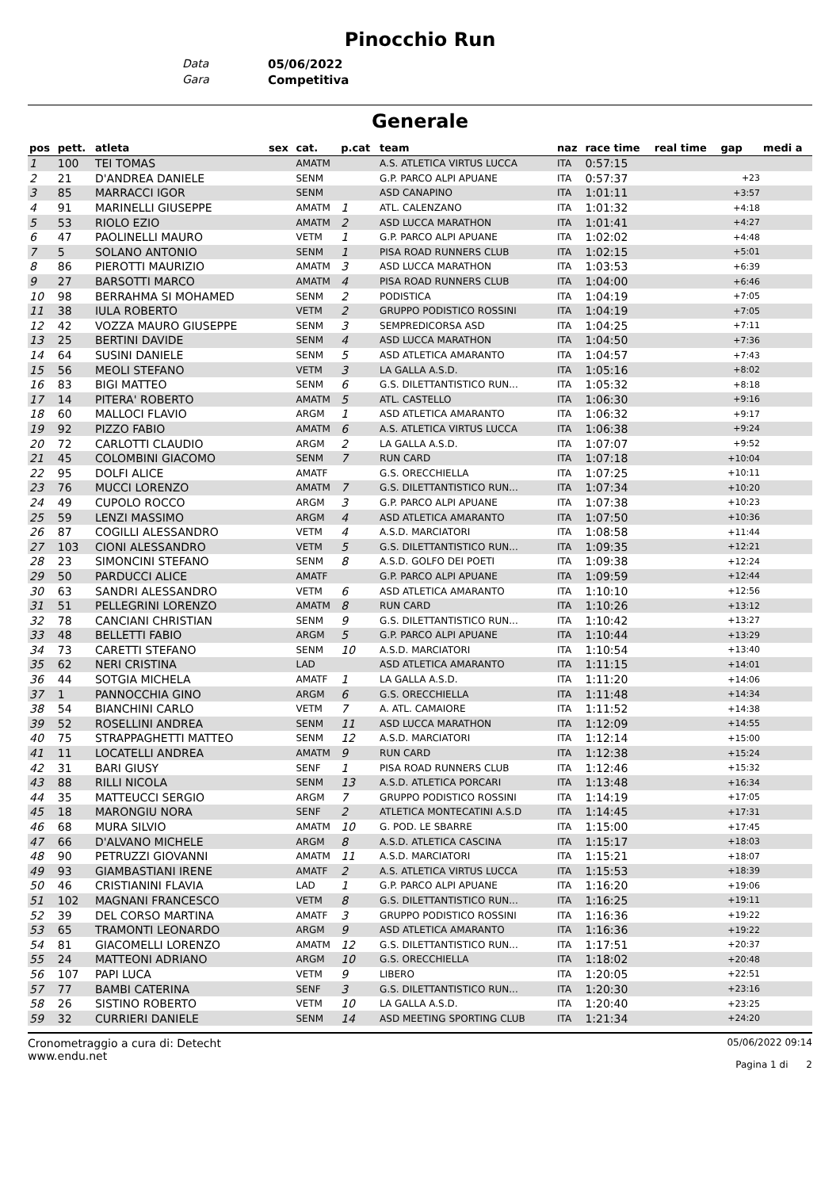Pinocchio Run
Data 05/06/2022
Gara Competitiva
Generale
| pos | pett. | atleta | sex | cat. | p.cat | team | naz | race time | real time | gap | medi a |
| --- | --- | --- | --- | --- | --- | --- | --- | --- | --- | --- | --- |
| 1 | 100 | TEI TOMAS | | AMATM | | A.S. ATLETICA VIRTUS LUCCA | ITA | 0:57:15 | | | |
| 2 | 21 | D'ANDREA DANIELE | | SENM | | G.P. PARCO ALPI APUANE | ITA | 0:57:37 | | +23 | |
| 3 | 85 | MARRACCI IGOR | | SENM | | ASD CANAPINO | ITA | 1:01:11 | | +3:57 | |
| 4 | 91 | MARINELLI GIUSEPPE | | AMATM | 1 | ATL. CALENZANO | ITA | 1:01:32 | | +4:18 | |
| 5 | 53 | RIOLO EZIO | | AMATM | 2 | ASD LUCCA MARATHON | ITA | 1:01:41 | | +4:27 | |
| 6 | 47 | PAOLINELLI MAURO | | VETM | 1 | G.P. PARCO ALPI APUANE | ITA | 1:02:02 | | +4:48 | |
| 7 | 5 | SOLANO ANTONIO | | SENM | 1 | PISA ROAD RUNNERS CLUB | ITA | 1:02:15 | | +5:01 | |
| 8 | 86 | PIEROTTI MAURIZIO | | AMATM | 3 | ASD LUCCA MARATHON | ITA | 1:03:53 | | +6:39 | |
| 9 | 27 | BARSOTTI MARCO | | AMATM | 4 | PISA ROAD RUNNERS CLUB | ITA | 1:04:00 | | +6:46 | |
| 10 | 98 | BERRAHMA SI MOHAMED | | SENM | 2 | PODISTICA | ITA | 1:04:19 | | +7:05 | |
| 11 | 38 | IULA ROBERTO | | VETM | 2 | GRUPPO PODISTICO ROSSINI | ITA | 1:04:19 | | +7:05 | |
| 12 | 42 | VOZZA MAURO GIUSEPPE | | SENM | 3 | SEMPREDICORSA ASD | ITA | 1:04:25 | | +7:11 | |
| 13 | 25 | BERTINI DAVIDE | | SENM | 4 | ASD LUCCA MARATHON | ITA | 1:04:50 | | +7:36 | |
| 14 | 64 | SUSINI DANIELE | | SENM | 5 | ASD ATLETICA AMARANTO | ITA | 1:04:57 | | +7:43 | |
| 15 | 56 | MEOLI STEFANO | | VETM | 3 | LA GALLA A.S.D. | ITA | 1:05:16 | | +8:02 | |
| 16 | 83 | BIGI MATTEO | | SENM | 6 | G.S. DILETTANTISTICO RUN... | ITA | 1:05:32 | | +8:18 | |
| 17 | 14 | PITERA' ROBERTO | | AMATM | 5 | ATL. CASTELLO | ITA | 1:06:30 | | +9:16 | |
| 18 | 60 | MALLOCI FLAVIO | | ARGM | 1 | ASD ATLETICA AMARANTO | ITA | 1:06:32 | | +9:17 | |
| 19 | 92 | PIZZO FABIO | | AMATM | 6 | A.S. ATLETICA VIRTUS LUCCA | ITA | 1:06:38 | | +9:24 | |
| 20 | 72 | CARLOTTI CLAUDIO | | ARGM | 2 | LA GALLA A.S.D. | ITA | 1:07:07 | | +9:52 | |
| 21 | 45 | COLOMBINI GIACOMO | | SENM | 7 | RUN CARD | ITA | 1:07:18 | | +10:04 | |
| 22 | 95 | DOLFI ALICE | | AMATF | | G.S. ORECCHIELLA | ITA | 1:07:25 | | +10:11 | |
| 23 | 76 | MUCCI LORENZO | | AMATM | 7 | G.S. DILETTANTISTICO RUN... | ITA | 1:07:34 | | +10:20 | |
| 24 | 49 | CUPOLO ROCCO | | ARGM | 3 | G.P. PARCO ALPI APUANE | ITA | 1:07:38 | | +10:23 | |
| 25 | 59 | LENZI MASSIMO | | ARGM | 4 | ASD ATLETICA AMARANTO | ITA | 1:07:50 | | +10:36 | |
| 26 | 87 | COGILLI ALESSANDRO | | VETM | 4 | A.S.D. MARCIATORI | ITA | 1:08:58 | | +11:44 | |
| 27 | 103 | CIONI ALESSANDRO | | VETM | 5 | G.S. DILETTANTISTICO RUN... | ITA | 1:09:35 | | +12:21 | |
| 28 | 23 | SIMONCINI STEFANO | | SENM | 8 | A.S.D. GOLFO DEI POETI | ITA | 1:09:38 | | +12:24 | |
| 29 | 50 | PARDUCCI ALICE | | AMATF | | G.P. PARCO ALPI APUANE | ITA | 1:09:59 | | +12:44 | |
| 30 | 63 | SANDRI ALESSANDRO | | VETM | 6 | ASD ATLETICA AMARANTO | ITA | 1:10:10 | | +12:56 | |
| 31 | 51 | PELLEGRINI LORENZO | | AMATM | 8 | RUN CARD | ITA | 1:10:26 | | +13:12 | |
| 32 | 78 | CANCIANI CHRISTIAN | | SENM | 9 | G.S. DILETTANTISTICO RUN... | ITA | 1:10:42 | | +13:27 | |
| 33 | 48 | BELLETTI FABIO | | ARGM | 5 | G.P. PARCO ALPI APUANE | ITA | 1:10:44 | | +13:29 | |
| 34 | 73 | CARETTI STEFANO | | SENM | 10 | A.S.D. MARCIATORI | ITA | 1:10:54 | | +13:40 | |
| 35 | 62 | NERI CRISTINA | | LAD | | ASD ATLETICA AMARANTO | ITA | 1:11:15 | | +14:01 | |
| 36 | 44 | SOTGIA MICHELA | | AMATF | 1 | LA GALLA A.S.D. | ITA | 1:11:20 | | +14:06 | |
| 37 | 1 | PANNOCCHIA GINO | | ARGM | 6 | G.S. ORECCHIELLA | ITA | 1:11:48 | | +14:34 | |
| 38 | 54 | BIANCHINI CARLO | | VETM | 7 | A. ATL. CAMAIORE | ITA | 1:11:52 | | +14:38 | |
| 39 | 52 | ROSELLINI ANDREA | | SENM | 11 | ASD LUCCA MARATHON | ITA | 1:12:09 | | +14:55 | |
| 40 | 75 | STRAPPAGHETTI MATTEO | | SENM | 12 | A.S.D. MARCIATORI | ITA | 1:12:14 | | +15:00 | |
| 41 | 11 | LOCATELLI ANDREA | | AMATM | 9 | RUN CARD | ITA | 1:12:38 | | +15:24 | |
| 42 | 31 | BARI GIUSY | | SENF | 1 | PISA ROAD RUNNERS CLUB | ITA | 1:12:46 | | +15:32 | |
| 43 | 88 | RILLI NICOLA | | SENM | 13 | A.S.D. ATLETICA PORCARI | ITA | 1:13:48 | | +16:34 | |
| 44 | 35 | MATTEUCCI SERGIO | | ARGM | 7 | GRUPPO PODISTICO ROSSINI | ITA | 1:14:19 | | +17:05 | |
| 45 | 18 | MARONGIU NORA | | SENF | 2 | ATLETICA MONTECATINI A.S.D | ITA | 1:14:45 | | +17:31 | |
| 46 | 68 | MURA SILVIO | | AMATM | 10 | G. POD. LE SBARRE | ITA | 1:15:00 | | +17:45 | |
| 47 | 66 | D'ALVANO MICHELE | | ARGM | 8 | A.S.D. ATLETICA CASCINA | ITA | 1:15:17 | | +18:03 | |
| 48 | 90 | PETRUZZI GIOVANNI | | AMATM | 11 | A.S.D. MARCIATORI | ITA | 1:15:21 | | +18:07 | |
| 49 | 93 | GIAMBASTIANI IRENE | | AMATF | 2 | A.S. ATLETICA VIRTUS LUCCA | ITA | 1:15:53 | | +18:39 | |
| 50 | 46 | CRISTIANINI FLAVIA | | LAD | 1 | G.P. PARCO ALPI APUANE | ITA | 1:16:20 | | +19:06 | |
| 51 | 102 | MAGNANI FRANCESCO | | VETM | 8 | G.S. DILETTANTISTICO RUN... | ITA | 1:16:25 | | +19:11 | |
| 52 | 39 | DEL CORSO MARTINA | | AMATF | 3 | GRUPPO PODISTICO ROSSINI | ITA | 1:16:36 | | +19:22 | |
| 53 | 65 | TRAMONTI LEONARDO | | ARGM | 9 | ASD ATLETICA AMARANTO | ITA | 1:16:36 | | +19:22 | |
| 54 | 81 | GIACOMELLI LORENZO | | AMATM | 12 | G.S. DILETTANTISTICO RUN... | ITA | 1:17:51 | | +20:37 | |
| 55 | 24 | MATTEONI ADRIANO | | ARGM | 10 | G.S. ORECCHIELLA | ITA | 1:18:02 | | +20:48 | |
| 56 | 107 | PAPI LUCA | | VETM | 9 | LIBERO | ITA | 1:20:05 | | +22:51 | |
| 57 | 77 | BAMBI CATERINA | | SENF | 3 | G.S. DILETTANTISTICO RUN... | ITA | 1:20:30 | | +23:16 | |
| 58 | 26 | SISTINO ROBERTO | | VETM | 10 | LA GALLA A.S.D. | ITA | 1:20:40 | | +23:25 | |
| 59 | 32 | CURRIERI DANIELE | | SENM | 14 | ASD MEETING SPORTING CLUB | ITA | 1:21:34 | | +24:20 | |
Cronometraggio a cura di: Detecht
www.endu.net
05/06/2022 09:14
Pagina 1 di 2